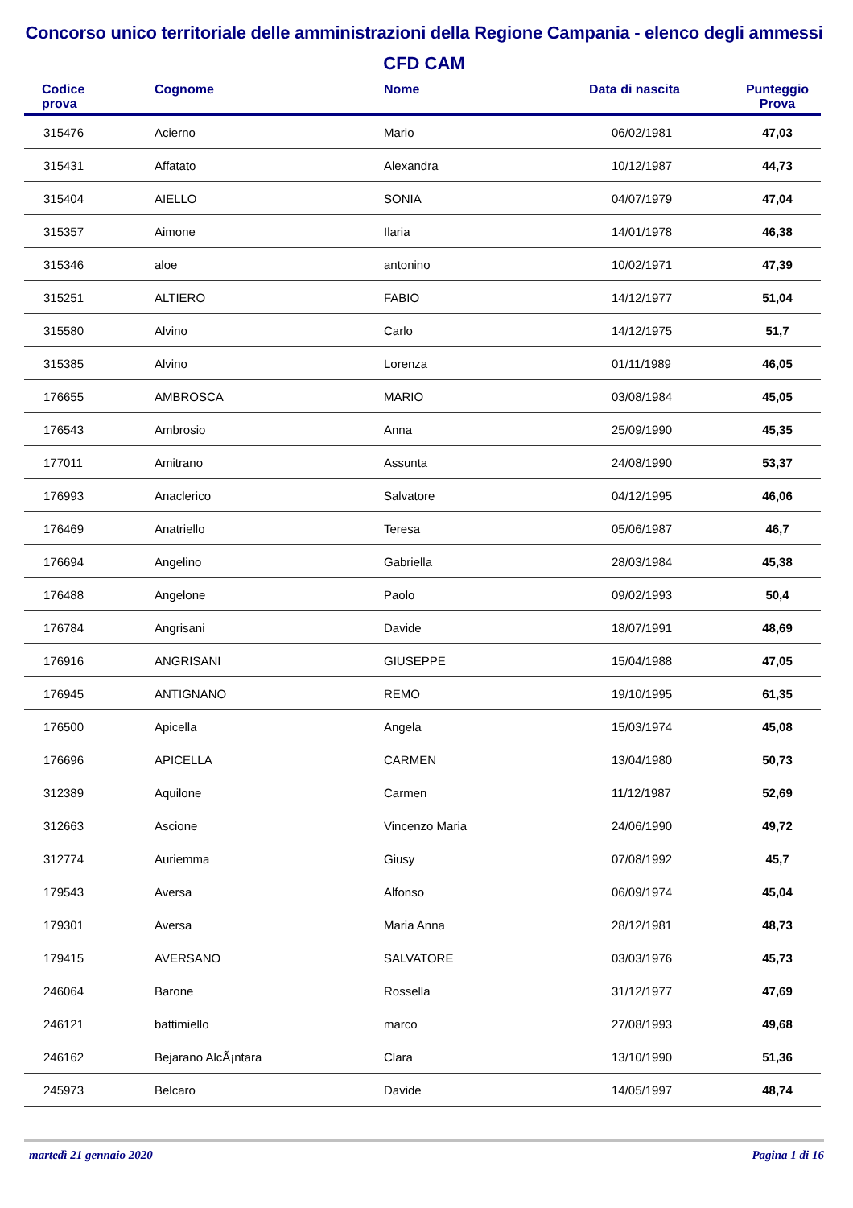Concorso unico territoriale delle amministrazioni della Regione Campania - elenco degli ammessi
CFD CAM
| Codice prova | Cognome | Nome | Data di nascita | Punteggio Prova |
| --- | --- | --- | --- | --- |
| 315476 | Acierno | Mario | 06/02/1981 | 47,03 |
| 315431 | Affatato | Alexandra | 10/12/1987 | 44,73 |
| 315404 | AIELLO | SONIA | 04/07/1979 | 47,04 |
| 315357 | Aimone | Ilaria | 14/01/1978 | 46,38 |
| 315346 | aloe | antonino | 10/02/1971 | 47,39 |
| 315251 | ALTIERO | FABIO | 14/12/1977 | 51,04 |
| 315580 | Alvino | Carlo | 14/12/1975 | 51,7 |
| 315385 | Alvino | Lorenza | 01/11/1989 | 46,05 |
| 176655 | AMBROSCA | MARIO | 03/08/1984 | 45,05 |
| 176543 | Ambrosio | Anna | 25/09/1990 | 45,35 |
| 177011 | Amitrano | Assunta | 24/08/1990 | 53,37 |
| 176993 | Anaclerico | Salvatore | 04/12/1995 | 46,06 |
| 176469 | Anatriello | Teresa | 05/06/1987 | 46,7 |
| 176694 | Angelino | Gabriella | 28/03/1984 | 45,38 |
| 176488 | Angelone | Paolo | 09/02/1993 | 50,4 |
| 176784 | Angrisani | Davide | 18/07/1991 | 48,69 |
| 176916 | ANGRISANI | GIUSEPPE | 15/04/1988 | 47,05 |
| 176945 | ANTIGNANO | REMO | 19/10/1995 | 61,35 |
| 176500 | Apicella | Angela | 15/03/1974 | 45,08 |
| 176696 | APICELLA | CARMEN | 13/04/1980 | 50,73 |
| 312389 | Aquilone | Carmen | 11/12/1987 | 52,69 |
| 312663 | Ascione | Vincenzo Maria | 24/06/1990 | 49,72 |
| 312774 | Auriemma | Giusy | 07/08/1992 | 45,7 |
| 179543 | Aversa | Alfonso | 06/09/1974 | 45,04 |
| 179301 | Aversa | Maria Anna | 28/12/1981 | 48,73 |
| 179415 | AVERSANO | SALVATORE | 03/03/1976 | 45,73 |
| 246064 | Barone | Rossella | 31/12/1977 | 47,69 |
| 246121 | battimiello | marco | 27/08/1993 | 49,68 |
| 246162 | Bejarano AlcÃ¡ntara | Clara | 13/10/1990 | 51,36 |
| 245973 | Belcaro | Davide | 14/05/1997 | 48,74 |
martedì 21 gennaio 2020 Pagina 1 di 16